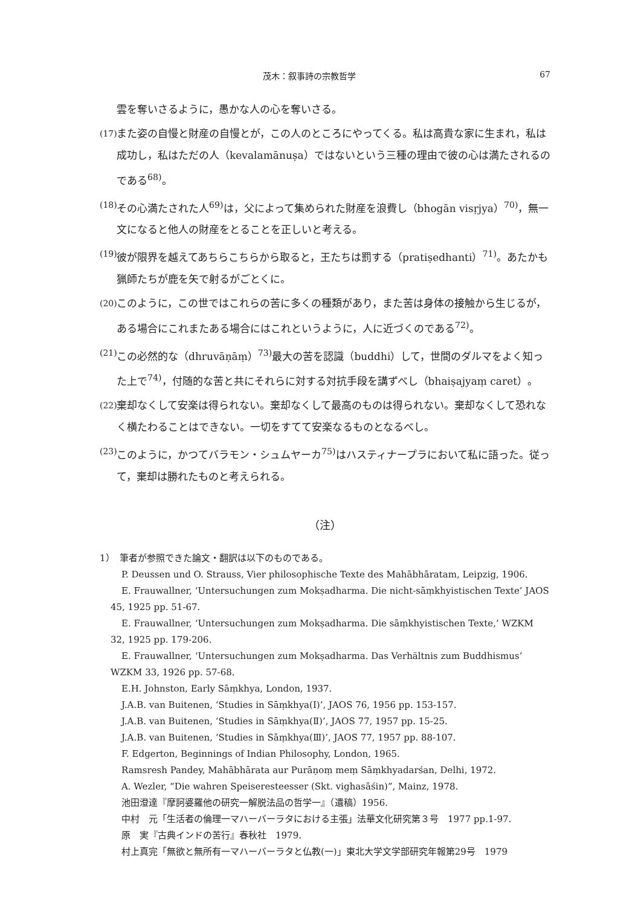茂木：叙事詩の宗教哲学 67
雲を奪いさるように，愚かな人の心を奪いさる。
(17) また姿の自慢と財産の自慢とが，この人のところにやってくる。私は高貴な家に生まれ，私は成功し，私はただの人（kevalamānuṣa）ではないという三種の理由で彼の心は満たされるのである<sup>68)</sup>。
(18) その心満たされた人<sup>69)</sup>は，父によって集められた財産を浪費し（bhogān visṛjya）<sup>70)</sup>，無一文になると他人の財産をとることを正しいと考える。
(19) 彼が限界を越えてあちらこちらから取ると，王たちは罰する（pratiṣedhanti）<sup>71)</sup>。あたかも猟師たちが鹿を矢で射るがごとくに。
(20) このように，この世ではこれらの苦に多くの種類があり，また苦は身体の接触から生じるが，ある場合にこれまたある場合にはこれというように，人に近づくのである<sup>72)</sup>。
(21) この必然的な（dhruvāṇāṃ）<sup>73)</sup>最大の苦を認識（buddhi）して，世間のダルマをよく知った上で<sup>74)</sup>，付随的な苦と共にそれらに対する対抗手段を講ずべし（bhaiṣajyaṃ caret）。
(22) 棄却なくして安楽は得られない。棄却なくして最高のものは得られない。棄却なくして恐れなく横たわることはできない。一切をすてて安楽なるものとなるべし。
(23) このように，かつてバラモン・シュムヤーカ<sup>75)</sup>はハスティナープラにおいて私に語った。従って，棄却は勝れたものと考えられる。
（注）
1）　筆者が参照できた論文・翻訳は以下のものである。
P. Deussen und O. Strauss, Vier philosophische Texte des Mahābhāratam, Leipzig, 1906.
E. Frauwallner, ‘Untersuchungen zum Mokṣadharma. Die nicht-sāṃkhyistischen Texte’ JAOS 45, 1925 pp. 51-67.
E. Frauwallner, ‘Untersuchungen zum Mokṣadharma. Die sāṃkhyistischen Texte,’ WZKM 32, 1925 pp. 179-206.
E. Frauwallner, ‘Untersuchungen zum Mokṣadharma. Das Verhältnis zum Buddhismus’ WZKM 33, 1926 pp. 57-68.
E.H. Johnston, Early Sāṃkhya, London, 1937.
J.A.B. van Buitenen, ‘Studies in Sāṃkhya(Ⅰ)’, JAOS 76, 1956 pp. 153-157.
J.A.B. van Buitenen, ‘Studies in Sāṃkhya(Ⅱ)’, JAOS 77, 1957 pp. 15-25.
J.A.B. van Buitenen, ‘Studies in Sāṃkhya(Ⅲ)’, JAOS 77, 1957 pp. 88-107.
F. Edgerton, Beginnings of Indian Philosophy, London, 1965.
Ramsresh Pandey, Mahābhārata aur Purāṇoṃ meṃ Sāṃkhyadarśan, Delhi, 1972.
A. Wezler, “Die wahren Speiseresteesser (Skt. vighasāśin)”, Mainz, 1978.
池田澄達『摩訶婆羅他の研究一解脱法品の哲学一』（遺稿）1956.
中村　元「生活者の倫理一マハーバーラタにおける主張」法華文化研究第３号　1977 pp.1-97.
原　実『古典インドの苦行』春秋社　1979.
村上真完「無欲と無所有一マハーバーラタと仏教(一)」東北大学文学部研究年報第29号　1979